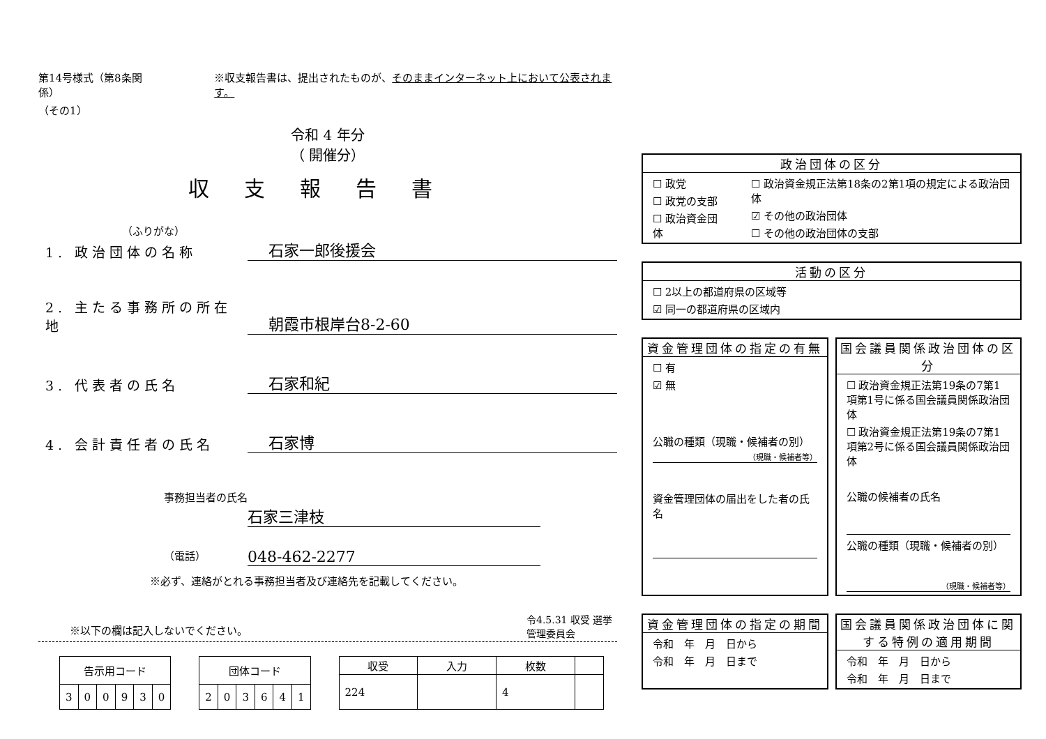第14号様式（第8条関係）
（その1）
※収支報告書は、提出されたものが、そのままインターネット上において公表されます。
令和 4 年分
（ 開催分）
収支報告書
（ふりがな）
1. 政治団体の名称 石家一郎後援会
2. 主たる事務所の所在地 朝霞市根岸台8-2-60
3. 代表者の氏名 石家和紀
4. 会計責任者の氏名 石家博
事務担当者の氏名
石家三津枝
（電話） 048-462-2277
※必ず、連絡がとれる事務担当者及び連絡先を記載してください。
※以下の欄は記入しないでください。
| 告示用コード | | | | | |
| --- | --- | --- | --- | --- | --- |
| 3 | 0 | 0 | 9 | 3 | 0 |
| 団体コード | | | | | |
| --- | --- | --- | --- | --- | --- |
| 2 | 0 | 3 | 6 | 4 | 1 |
| 収受 | 入力 | 枚数 | |
| --- | --- | --- | --- |
| 224 | | 4 | |
令4.5.31 収受 選挙管理委員会
政治団体の区分
☐ 政党
☐ 政党の支部
☐ 政治資金団体
☐ 政治資金規正法第18条の2第1項の規定による政治団体
☑ その他の政治団体
☐ その他の政治団体の支部
活動の区分
☐ 2以上の都道府県の区域等
☑ 同一の都道府県の区域内
資金管理団体の指定の有無
☐ 有
☑ 無
公職の種類（現職・候補者の別）
（現職・候補者等）
資金管理団体の届出をした者の氏名
国会議員関係政治団体の区分
☐ 政治資金規正法第19条の7第1項第1号に係る国会議員関係政治団体
☐ 政治資金規正法第19条の7第1項第2号に係る国会議員関係政治団体
公職の候補者の氏名
公職の種類（現職・候補者の別）
（現職・候補者等）
資金管理団体の指定の期間
令和　年　月　日から
令和　年　月　日まで
国会議員関係政治団体に関する特例の適用期間
令和　年　月　日から
令和　年　月　日まで